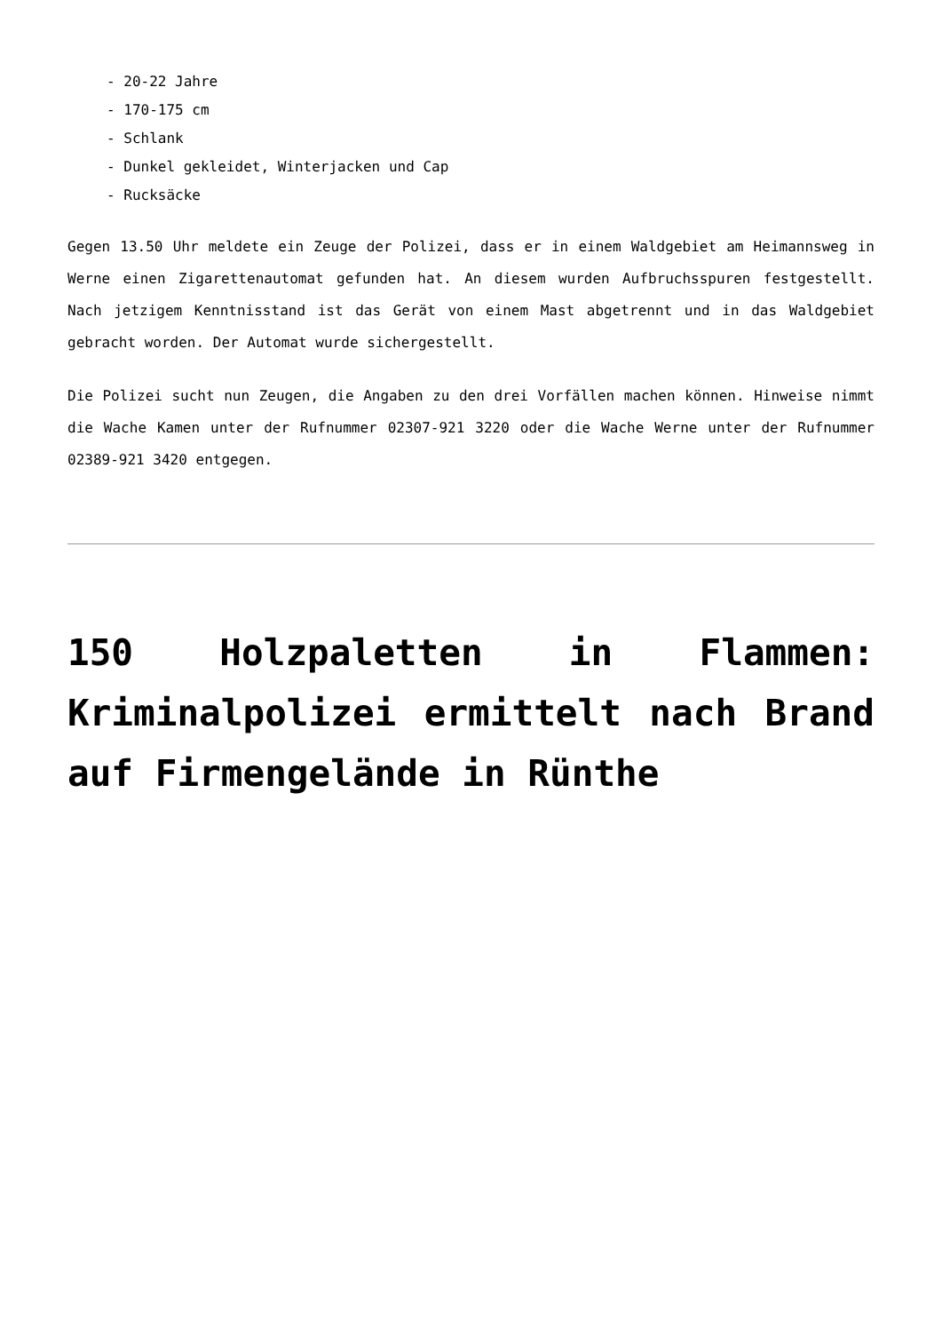- 20-22 Jahre
- 170-175 cm
- Schlank
- Dunkel gekleidet, Winterjacken und Cap
- Rucksäcke
Gegen 13.50 Uhr meldete ein Zeuge der Polizei, dass er in einem Waldgebiet am Heimannsweg in Werne einen Zigarettenautomat gefunden hat. An diesem wurden Aufbruchsspuren festgestellt. Nach jetzigem Kenntnisstand ist das Gerät von einem Mast abgetrennt und in das Waldgebiet gebracht worden. Der Automat wurde sichergestellt.
Die Polizei sucht nun Zeugen, die Angaben zu den drei Vorfällen machen können. Hinweise nimmt die Wache Kamen unter der Rufnummer 02307-921 3220 oder die Wache Werne unter der Rufnummer 02389-921 3420 entgegen.
150 Holzpaletten in Flammen: Kriminalpolizei ermittelt nach Brand auf Firmengelände in Rünthe